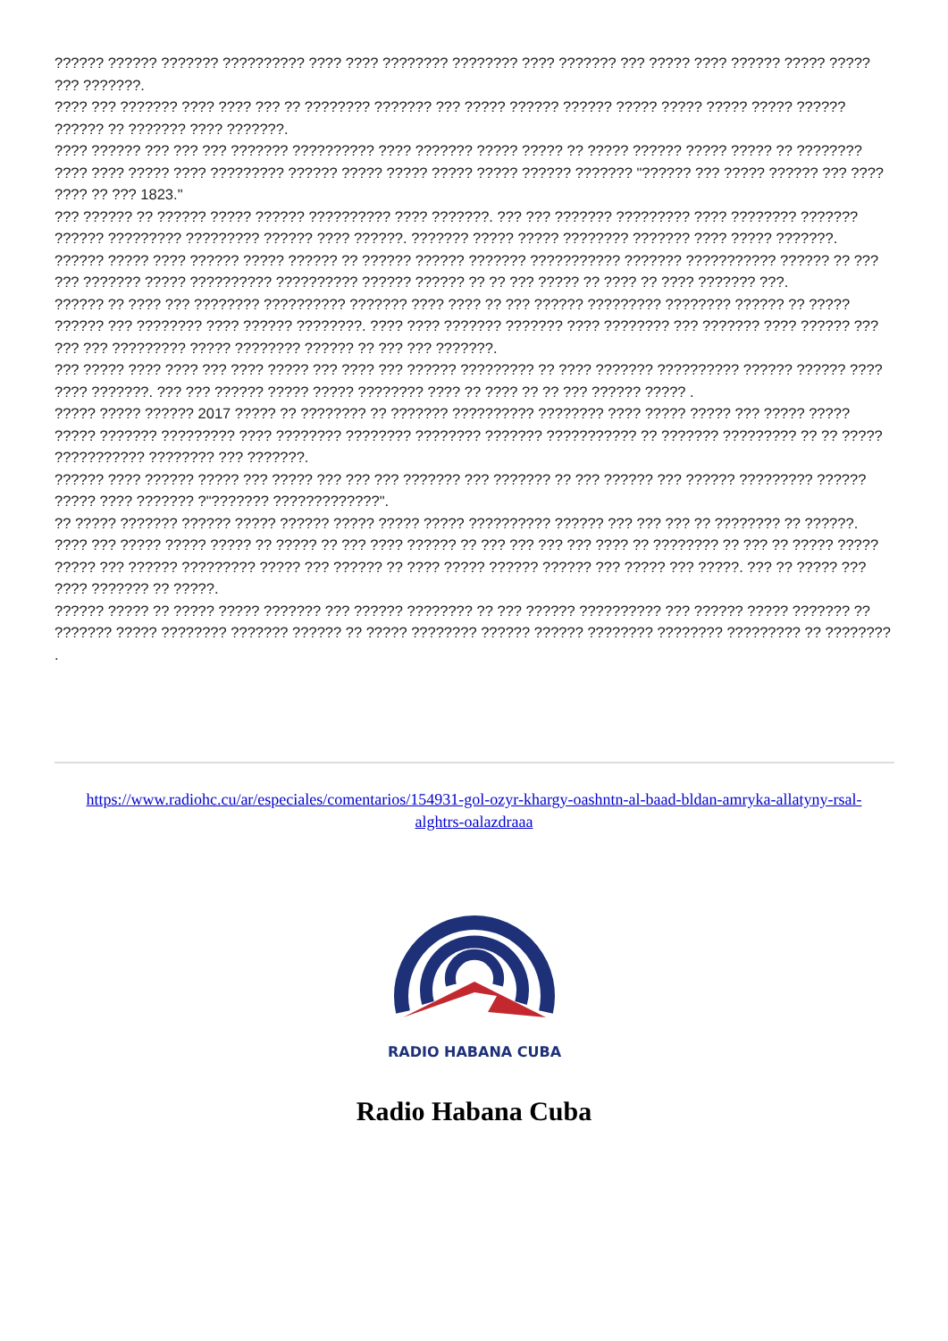?????? ?????? ??????? ?????????? ???? ???? ???????? ???????? ???? ??????? ??? ????? ???? ?????? ????? ????? ??? ???????.
???? ??? ??????? ???? ???? ??? ?? ???????? ??????? ??? ????? ?????? ?????? ????? ????? ????? ????? ?????? ?????? ?? ??????? ???? ???????.
???? ?????? ??? ??? ??? ??????? ?????????? ???? ??????? ????? ????? ?? ????? ?????? ????? ????? ?? ???????? ???? ???? ????? ???? ????????? ?????? ????? ????? ????? ????? ?????? ??????? "?????? ??? ????? ?????? ??? ???? ???? ?? ??? 1823."
??? ?????? ?? ?????? ????? ?????? ?????????? ???? ???????. ??? ??? ??????? ????????? ???? ???????? ??????? ?????? ????????? ????????? ?????? ???? ??????. ??????? ????? ????? ???????? ??????? ???? ????? ???????.
?????? ????? ???? ?????? ????? ?????? ?? ?????? ?????? ??????? ??????????? ??????? ??????????? ?????? ?? ??? ??? ??????? ????? ?????????? ?????????? ?????? ?????? ?? ?? ??? ????? ?? ???? ?? ???? ??????? ???.
?????? ?? ???? ??? ???????? ?????????? ??????? ???? ???? ?? ??? ?????? ????????? ???????? ?????? ?? ????? ?????? ??? ???????? ???? ?????? ????????. ???? ???? ??????? ??????? ???? ???????? ??? ??????? ???? ?????? ??? ??? ??? ????????? ????? ???????? ?????? ?? ??? ??? ???????.
??? ????? ???? ???? ??? ???? ????? ??? ???? ??? ?????? ????????? ?? ???? ??????? ?????????? ?????? ?????? ???? ???? ???????. ??? ??? ?????? ????? ????? ???????? ???? ?? ???? ?? ?? ??? ?????? ????? .
????? ????? ?????? 2017 ????? ?? ???????? ?? ??????? ?????????? ???????? ???? ????? ????? ??? ????? ????? ????? ??????? ????????? ???? ???????? ???????? ???????? ??????? ??????????? ?? ??????? ????????? ?? ?? ????? ??????????? ???????? ??? ???????.
?????? ???? ?????? ????? ??? ????? ??? ??? ??? ??????? ??? ??????? ?? ??? ?????? ??? ?????? ????????? ?????? ????? ???? ??????? ?"??????? ?????????????".
?? ????? ??????? ?????? ????? ?????? ????? ????? ????? ?????????? ?????? ??? ??? ??? ?? ???????? ?? ??????.
???? ??? ????? ????? ????? ?? ????? ?? ??? ???? ?????? ?? ??? ??? ??? ??? ???? ?? ???????? ?? ??? ?? ????? ????? ????? ??? ?????? ????????? ????? ??? ?????? ?? ???? ????? ?????? ?????? ??? ????? ??? ?????. ??? ?? ????? ??? ???? ??????? ?? ?????.
?????? ????? ?? ????? ????? ??????? ??? ?????? ???????? ?? ??? ?????? ?????????? ??? ?????? ????? ??????? ?? ??????? ????? ???????? ??????? ?????? ?? ????? ???????? ?????? ?????? ???????? ???????? ????????? ?? ???????? .
https://www.radiohc.cu/ar/especiales/comentarios/154931-gol-ozyr-khargy-oashntn-al-baad-bldan-amryka-allatyny-rsal-alghtrs-oalazdraaa
RADIO HABANA CUBA
Radio Habana Cuba